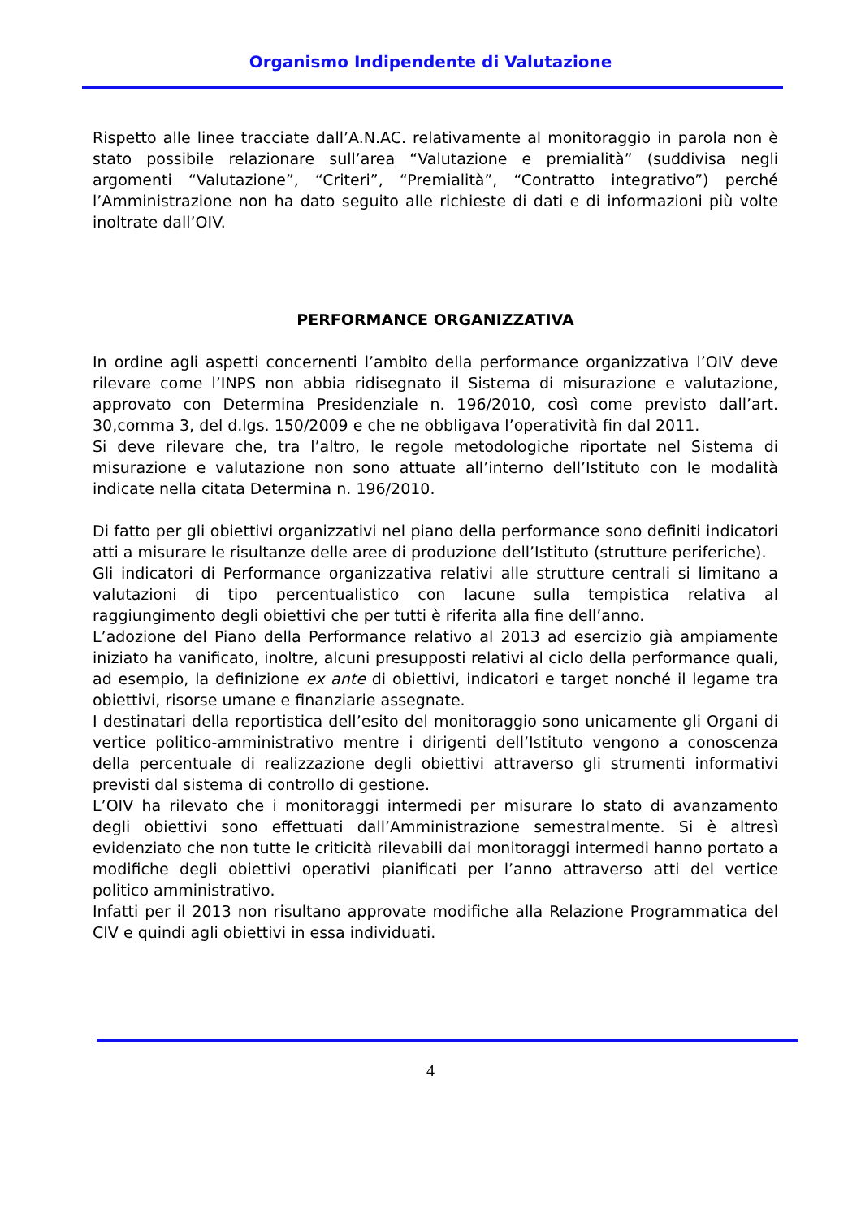Organismo Indipendente di Valutazione
Rispetto alle linee tracciate dall’A.N.AC. relativamente al monitoraggio in parola non è stato possibile relazionare sull’area “Valutazione e premialità” (suddivisa negli argomenti “Valutazione”, “Criteri”, “Premialità”, “Contratto integrativo”) perché l’Amministrazione non ha dato seguito alle richieste di dati e di informazioni più volte inoltrate dall’OIV.
PERFORMANCE ORGANIZZATIVA
In ordine agli aspetti concernenti l’ambito della performance organizzativa l’OIV deve rilevare come l’INPS non abbia ridisegnato il Sistema di misurazione e valutazione, approvato con Determina Presidenziale n. 196/2010, così come previsto dall’art. 30,comma 3, del d.lgs. 150/2009 e che ne obbligava l’operatività fin dal 2011.
Si deve rilevare che, tra l’altro, le regole metodologiche riportate nel Sistema di misurazione e valutazione non sono attuate all’interno dell’Istituto con le modalità indicate nella citata Determina n. 196/2010.
Di fatto per gli obiettivi organizzativi nel piano della performance sono definiti indicatori atti a misurare le risultanze delle aree di produzione dell’Istituto (strutture periferiche).
Gli indicatori di Performance organizzativa relativi alle strutture centrali si limitano a valutazioni di tipo percentualistico con lacune sulla tempistica relativa al raggiungimento degli obiettivi che per tutti è riferita alla fine dell’anno.
L’adozione del Piano della Performance relativo al 2013 ad esercizio già ampiamente iniziato ha vanificato, inoltre, alcuni presupposti relativi al ciclo della performance quali, ad esempio, la definizione ex ante di obiettivi, indicatori e target nonché il legame tra obiettivi, risorse umane e finanziarie assegnate.
I destinatari della reportistica dell’esito del monitoraggio sono unicamente gli Organi di vertice politico-amministrativo mentre i dirigenti dell’Istituto vengono a conoscenza della percentuale di realizzazione degli obiettivi attraverso gli strumenti informativi previsti dal sistema di controllo di gestione.
L’OIV ha rilevato che i monitoraggi intermedi per misurare lo stato di avanzamento degli obiettivi sono effettuati dall’Amministrazione semestralmente. Si è altresì evidenziato che non tutte le criticità rilevabili dai monitoraggi intermedi hanno portato a modifiche degli obiettivi operativi pianificati per l’anno attraverso atti del vertice politico amministrativo.
Infatti per il 2013 non risultano approvate modifiche alla Relazione Programmatica del CIV e quindi agli obiettivi in essa individuati.
4